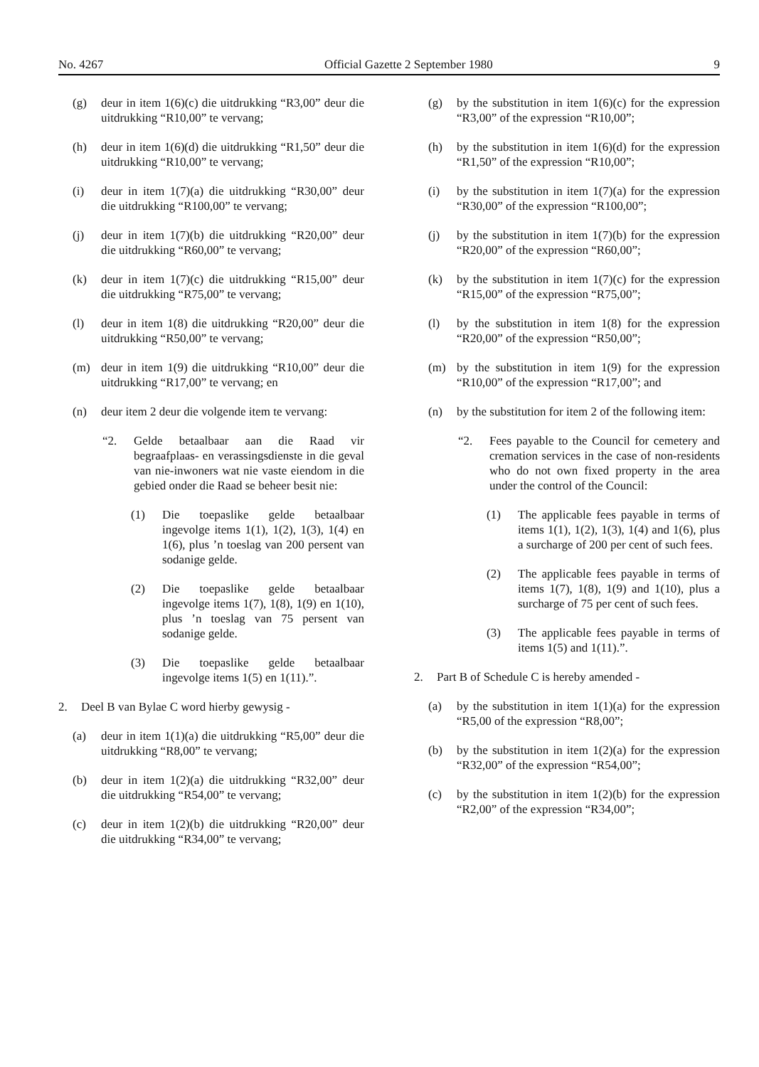No. 4267 Official Gazette 2 September 1980 9
(g) deur in item 1(6)(c) die uitdrukking “R3,00” deur die uitdrukking “R10,00” te vervang;
(h) deur in item 1(6)(d) die uitdrukking “R1,50” deur die uitdrukking “R10,00” te vervang;
(i) deur in item 1(7)(a) die uitdrukking “R30,00” deur die uitdrukking “R100,00” te vervang;
(j) deur in item 1(7)(b) die uitdrukking “R20,00” deur die uitdrukking “R60,00” te vervang;
(k) deur in item 1(7)(c) die uitdrukking “R15,00” deur die uitdrukking “R75,00” te vervang;
(l) deur in item 1(8) die uitdrukking “R20,00” deur die uitdrukking “R50,00” te vervang;
(m) deur in item 1(9) die uitdrukking “R10,00” deur die uitdrukking “R17,00” te vervang; en
(n) deur item 2 deur die volgende item te vervang:
“2. Gelde betaalbaar aan die Raad vir begraafplaas- en verassingsdienste in die geval van nie-inwoners wat nie vaste eiendom in die gebied onder die Raad se beheer besit nie:
(1) Die toepaslike gelde betaalbaar ingevolge items 1(1), 1(2), 1(3), 1(4) en 1(6), plus ’n toeslag van 200 persent van sodanige gelde.
(2) Die toepaslike gelde betaalbaar ingevolge items 1(7), 1(8), 1(9) en 1(10), plus ’n toeslag van 75 persent van sodanige gelde.
(3) Die toepaslike gelde betaalbaar ingevolge items 1(5) en 1(11).”.
2. Deel B van Bylae C word hierby gewysig -
(a) deur in item 1(1)(a) die uitdrukking “R5,00” deur die uitdrukking “R8,00” te vervang;
(b) deur in item 1(2)(a) die uitdrukking “R32,00” deur die uitdrukking “R54,00” te vervang;
(c) deur in item 1(2)(b) die uitdrukking “R20,00” deur die uitdrukking “R34,00” te vervang;
(g) by the substitution in item 1(6)(c) for the expression “R3,00” of the expression “R10,00”;
(h) by the substitution in item 1(6)(d) for the expression “R1,50” of the expression “R10,00”;
(i) by the substitution in item 1(7)(a) for the expression “R30,00” of the expression “R100,00”;
(j) by the substitution in item 1(7)(b) for the expression “R20,00” of the expression “R60,00”;
(k) by the substitution in item 1(7)(c) for the expression “R15,00” of the expression “R75,00”;
(l) by the substitution in item 1(8) for the expression “R20,00” of the expression “R50,00”;
(m) by the substitution in item 1(9) for the expression “R10,00” of the expression “R17,00”; and
(n) by the substitution for item 2 of the following item:
“2. Fees payable to the Council for cemetery and cremation services in the case of non-residents who do not own fixed property in the area under the control of the Council:
(1) The applicable fees payable in terms of items 1(1), 1(2), 1(3), 1(4) and 1(6), plus a surcharge of 200 per cent of such fees.
(2) The applicable fees payable in terms of items 1(7), 1(8), 1(9) and 1(10), plus a surcharge of 75 per cent of such fees.
(3) The applicable fees payable in terms of items 1(5) and 1(11).”.
2. Part B of Schedule C is hereby amended -
(a) by the substitution in item 1(1)(a) for the expression “R5,00 of the expression “R8,00”;
(b) by the substitution in item 1(2)(a) for the expression “R32,00” of the expression “R54,00”;
(c) by the substitution in item 1(2)(b) for the expression “R2,00” of the expression “R34,00”;